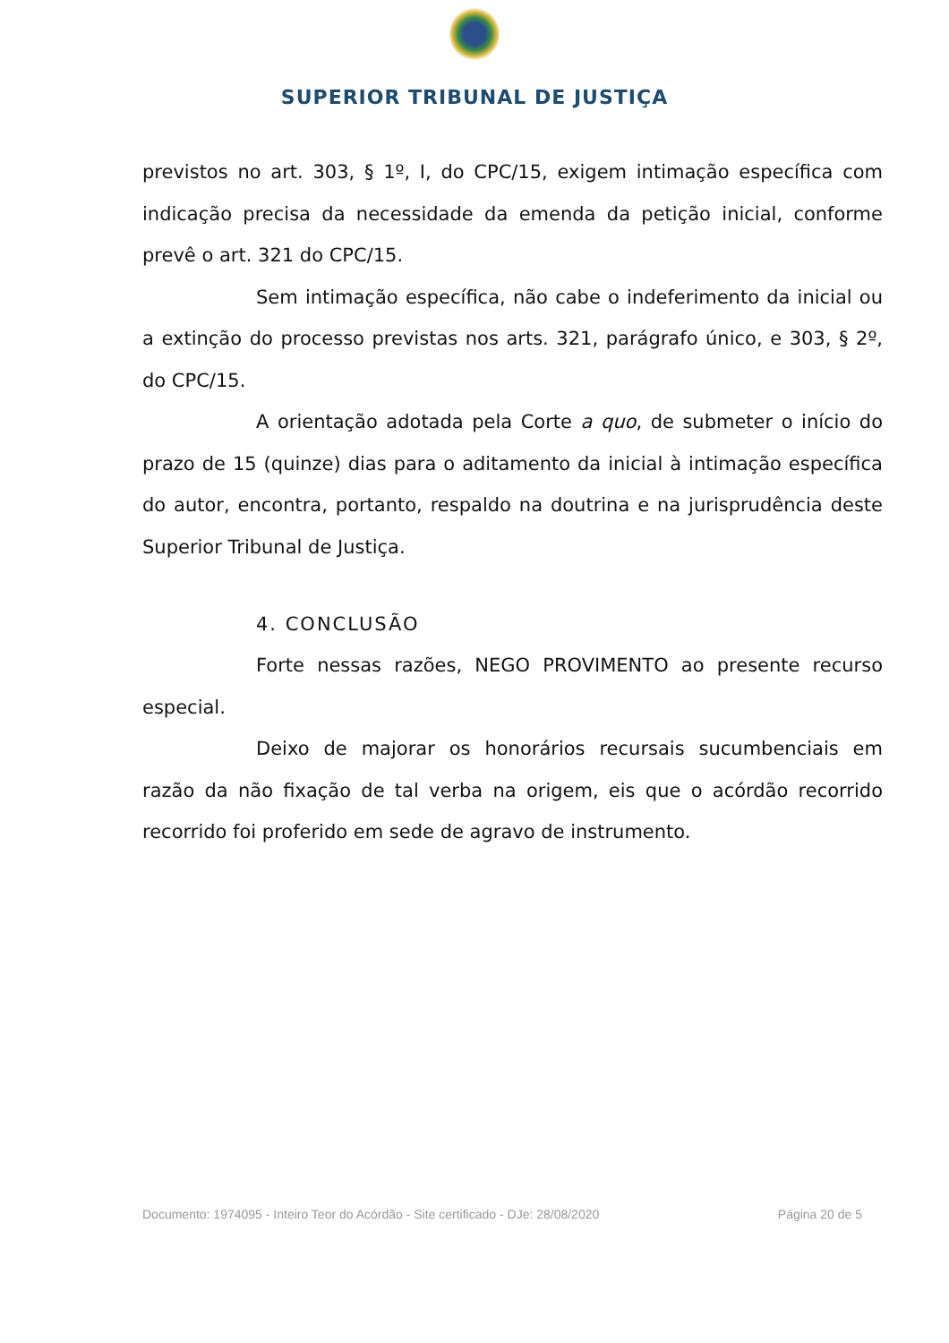SUPERIOR TRIBUNAL DE JUSTIÇA
previstos no art. 303, § 1º, I, do CPC/15, exigem intimação específica com indicação precisa da necessidade da emenda da petição inicial, conforme prevê o art. 321 do CPC/15.
Sem intimação específica, não cabe o indeferimento da inicial ou a extinção do processo previstas nos arts. 321, parágrafo único, e 303, § 2º, do CPC/15.
A orientação adotada pela Corte a quo, de submeter o início do prazo de 15 (quinze) dias para o aditamento da inicial à intimação específica do autor, encontra, portanto, respaldo na doutrina e na jurisprudência deste Superior Tribunal de Justiça.
4. CONCLUSÃO
Forte nessas razões, NEGO PROVIMENTO ao presente recurso especial.
Deixo de majorar os honorários recursais sucumbenciais em razão da não fixação de tal verba na origem, eis que o acórdão recorrido recorrido foi proferido em sede de agravo de instrumento.
Documento: 1974095 - Inteiro Teor do Acórdão - Site certificado - DJe: 28/08/2020 Página 20 de 5